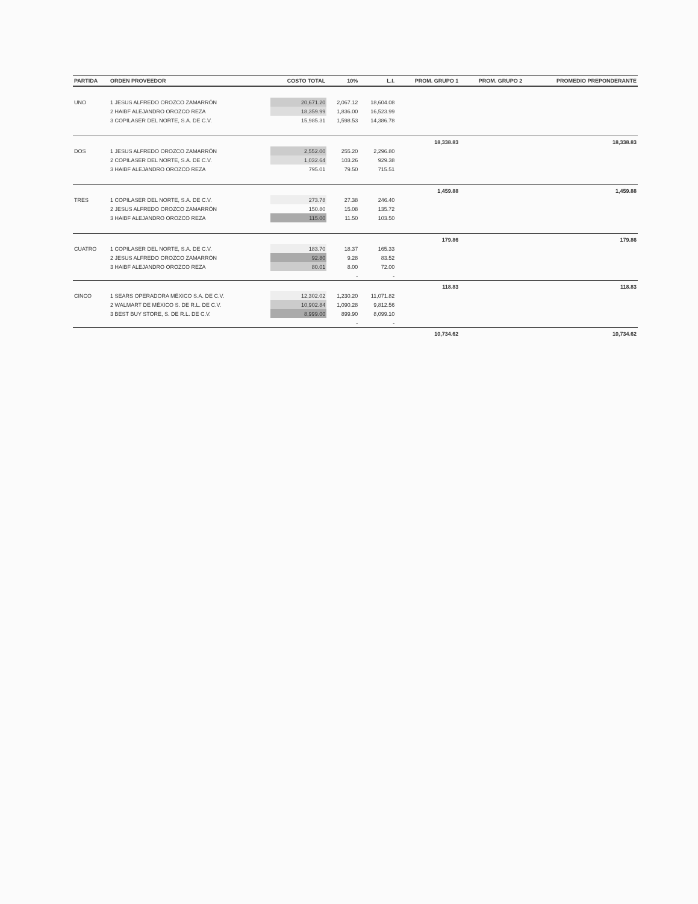| PARTIDA | ORDEN PROVEEDOR | COSTO TOTAL | 10% | L.I. | PROM. GRUPO 1 | PROM. GRUPO 2 | PROMEDIO PREPONDERANTE |
| --- | --- | --- | --- | --- | --- | --- | --- |
| UNO | 1 JESUS ALFREDO OROZCO ZAMARRÓN | 20,671.20 | 2,067.12 | 18,604.08 | | | |
| | 2 HAIBF ALEJANDRO OROZCO REZA | 18,359.99 | 1,836.00 | 16,523.99 | | | |
| | 3 COPILASER DEL NORTE, S.A. DE C.V. | 15,985.31 | 1,598.53 | 14,386.78 | | | |
| | | | | | 18,338.83 | | 18,338.83 |
| DOS | 1 JESUS ALFREDO OROZCO ZAMARRÓN | 2,552.00 | 255.20 | 2,296.80 | | | |
| | 2 COPILASER DEL NORTE, S.A. DE C.V. | 1,032.64 | 103.26 | 929.38 | | | |
| | 3 HAIBF ALEJANDRO OROZCO REZA | 795.01 | 79.50 | 715.51 | | | |
| | | | | | 1,459.88 | | 1,459.88 |
| TRES | 1 COPILASER DEL NORTE, S.A. DE C.V. | 273.78 | 27.38 | 246.40 | | | |
| | 2 JESUS ALFREDO OROZCO ZAMARRÓN | 150.80 | 15.08 | 135.72 | | | |
| | 3 HAIBF ALEJANDRO OROZCO REZA | 115.00 | 11.50 | 103.50 | | | |
| | | | | | 179.86 | | 179.86 |
| CUATRO | 1 COPILASER DEL NORTE, S.A. DE C.V. | 183.70 | 18.37 | 165.33 | | | |
| | 2 JESUS ALFREDO OROZCO ZAMARRÓN | 92.80 | 9.28 | 83.52 | | | |
| | 3 HAIBF ALEJANDRO OROZCO REZA | 80.01 | 8.00 | 72.00 | | | |
| | | | - | - | | | |
| | | | | | 118.83 | | 118.83 |
| CINCO | 1 SEARS OPERADORA MÉXICO S.A. DE C.V. | 12,302.02 | 1,230.20 | 11,071.82 | | | |
| | 2 WALMART DE MÉXICO S. DE R.L. DE C.V. | 10,902.84 | 1,090.28 | 9,812.56 | | | |
| | 3 BEST BUY STORE, S. DE R.L. DE C.V. | 8,999.00 | 899.90 | 8,099.10 | | | |
| | | | - | - | | | |
| | | | | | 10,734.62 | | 10,734.62 |